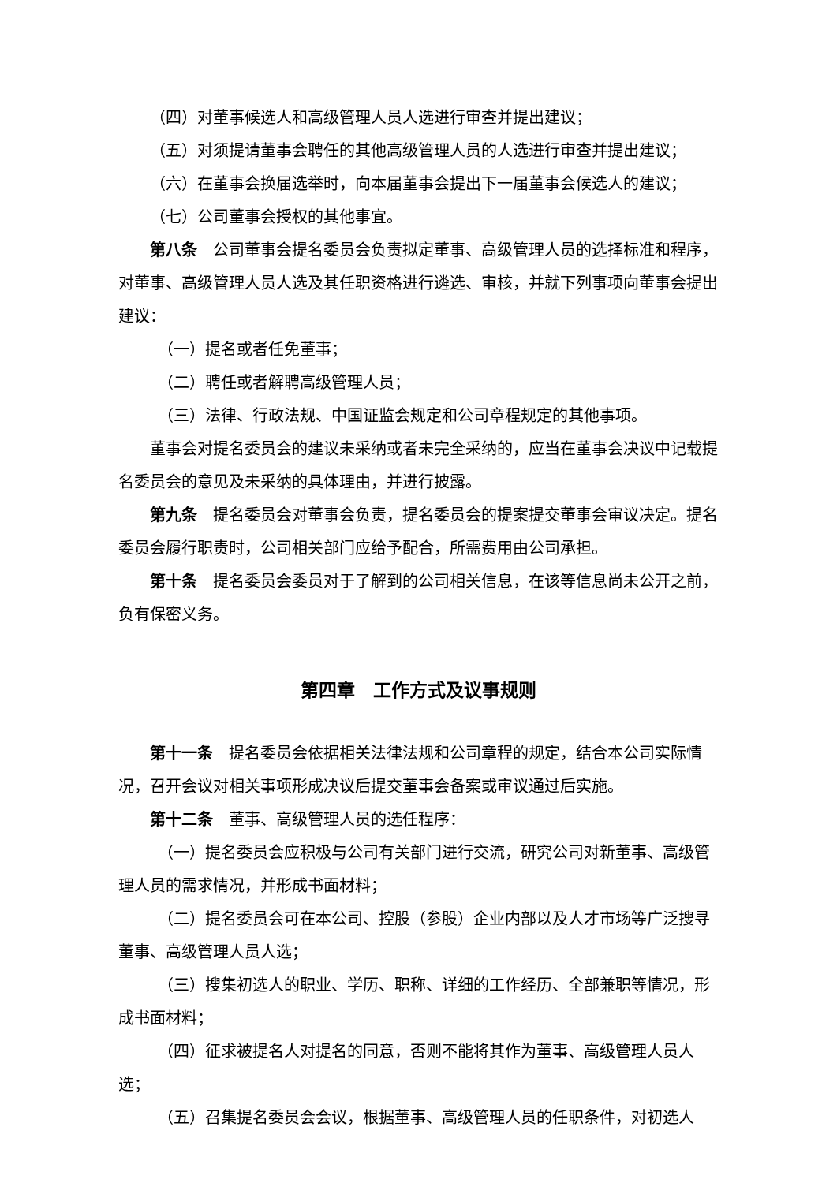（四）对董事候选人和高级管理人员人选进行审查并提出建议；
（五）对须提请董事会聘任的其他高级管理人员的人选进行审查并提出建议；
（六）在董事会换届选举时，向本届董事会提出下一届董事会候选人的建议；
（七）公司董事会授权的其他事宜。
第八条　公司董事会提名委员会负责拟定董事、高级管理人员的选择标准和程序，对董事、高级管理人员人选及其任职资格进行遴选、审核，并就下列事项向董事会提出建议：
（一）提名或者任免董事；
（二）聘任或者解聘高级管理人员；
（三）法律、行政法规、中国证监会规定和公司章程规定的其他事项。
董事会对提名委员会的建议未采纳或者未完全采纳的，应当在董事会决议中记载提名委员会的意见及未采纳的具体理由，并进行披露。
第九条　提名委员会对董事会负责，提名委员会的提案提交董事会审议决定。提名委员会履行职责时，公司相关部门应给予配合，所需费用由公司承担。
第十条　提名委员会委员对于了解到的公司相关信息，在该等信息尚未公开之前，负有保密义务。
第四章　工作方式及议事规则
第十一条　提名委员会依据相关法律法规和公司章程的规定，结合本公司实际情况，召开会议对相关事项形成决议后提交董事会备案或审议通过后实施。
第十二条　董事、高级管理人员的选任程序：
（一）提名委员会应积极与公司有关部门进行交流，研究公司对新董事、高级管理人员的需求情况，并形成书面材料；
（二）提名委员会可在本公司、控股（参股）企业内部以及人才市场等广泛搜寻董事、高级管理人员人选；
（三）搜集初选人的职业、学历、职称、详细的工作经历、全部兼职等情况，形成书面材料；
（四）征求被提名人对提名的同意，否则不能将其作为董事、高级管理人员人选；
（五）召集提名委员会会议，根据董事、高级管理人员的任职条件，对初选人